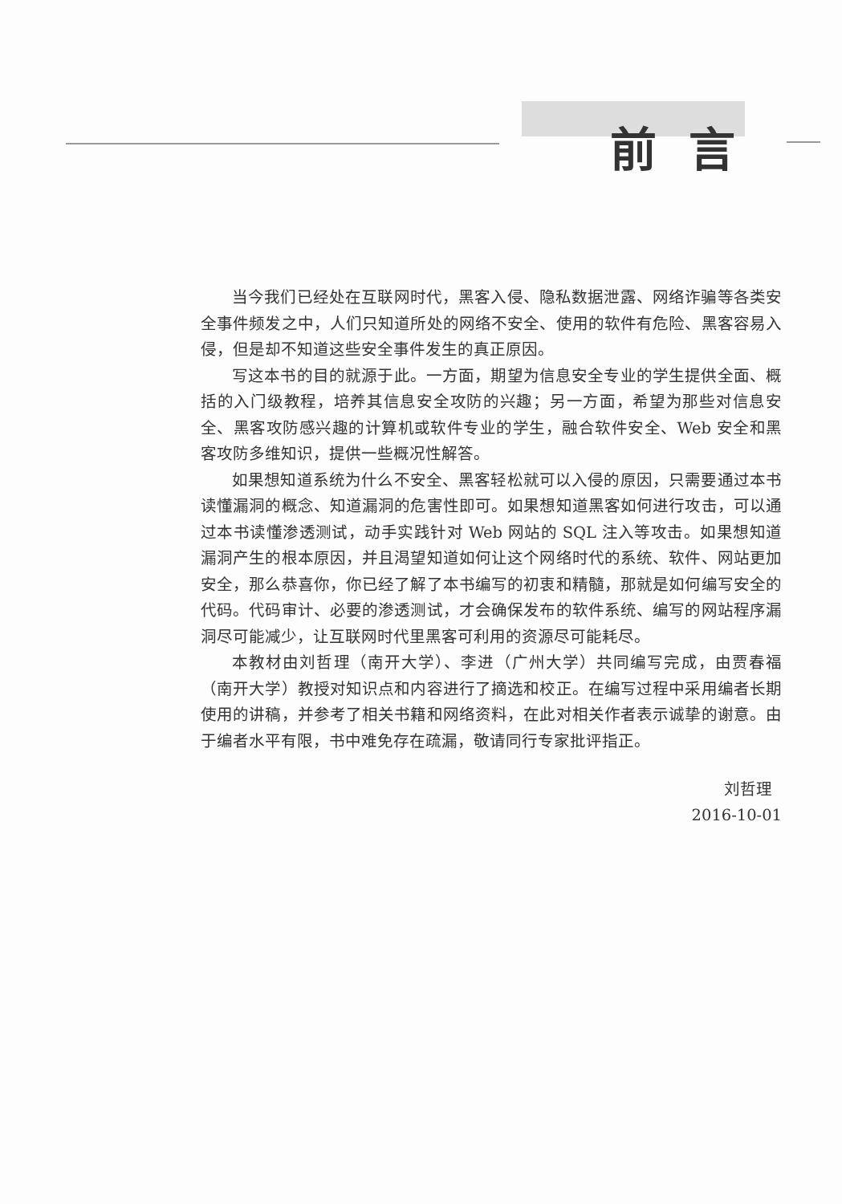前言
当今我们已经处在互联网时代，黑客入侵、隐私数据泄露、网络诈骗等各类安全事件频发之中，人们只知道所处的网络不安全、使用的软件有危险、黑客容易入侵，但是却不知道这些安全事件发生的真正原因。
写这本书的目的就源于此。一方面，期望为信息安全专业的学生提供全面、概括的入门级教程，培养其信息安全攻防的兴趣；另一方面，希望为那些对信息安全、黑客攻防感兴趣的计算机或软件专业的学生，融合软件安全、Web 安全和黑客攻防多维知识，提供一些概况性解答。
如果想知道系统为什么不安全、黑客轻松就可以入侵的原因，只需要通过本书读懂漏洞的概念、知道漏洞的危害性即可。如果想知道黑客如何进行攻击，可以通过本书读懂渗透测试，动手实践针对 Web 网站的 SQL 注入等攻击。如果想知道漏洞产生的根本原因，并且渴望知道如何让这个网络时代的系统、软件、网站更加安全，那么恭喜你，你已经了解了本书编写的初衷和精髓，那就是如何编写安全的代码。代码审计、必要的渗透测试，才会确保发布的软件系统、编写的网站程序漏洞尽可能减少，让互联网时代里黑客可利用的资源尽可能耗尽。
本教材由刘哲理（南开大学）、李进（广州大学）共同编写完成，由贾春福（南开大学）教授对知识点和内容进行了摘选和校正。在编写过程中采用编者长期使用的讲稿，并参考了相关书籍和网络资料，在此对相关作者表示诚挚的谢意。由于编者水平有限，书中难免存在疏漏，敬请同行专家批评指正。
刘哲理
2016-10-01